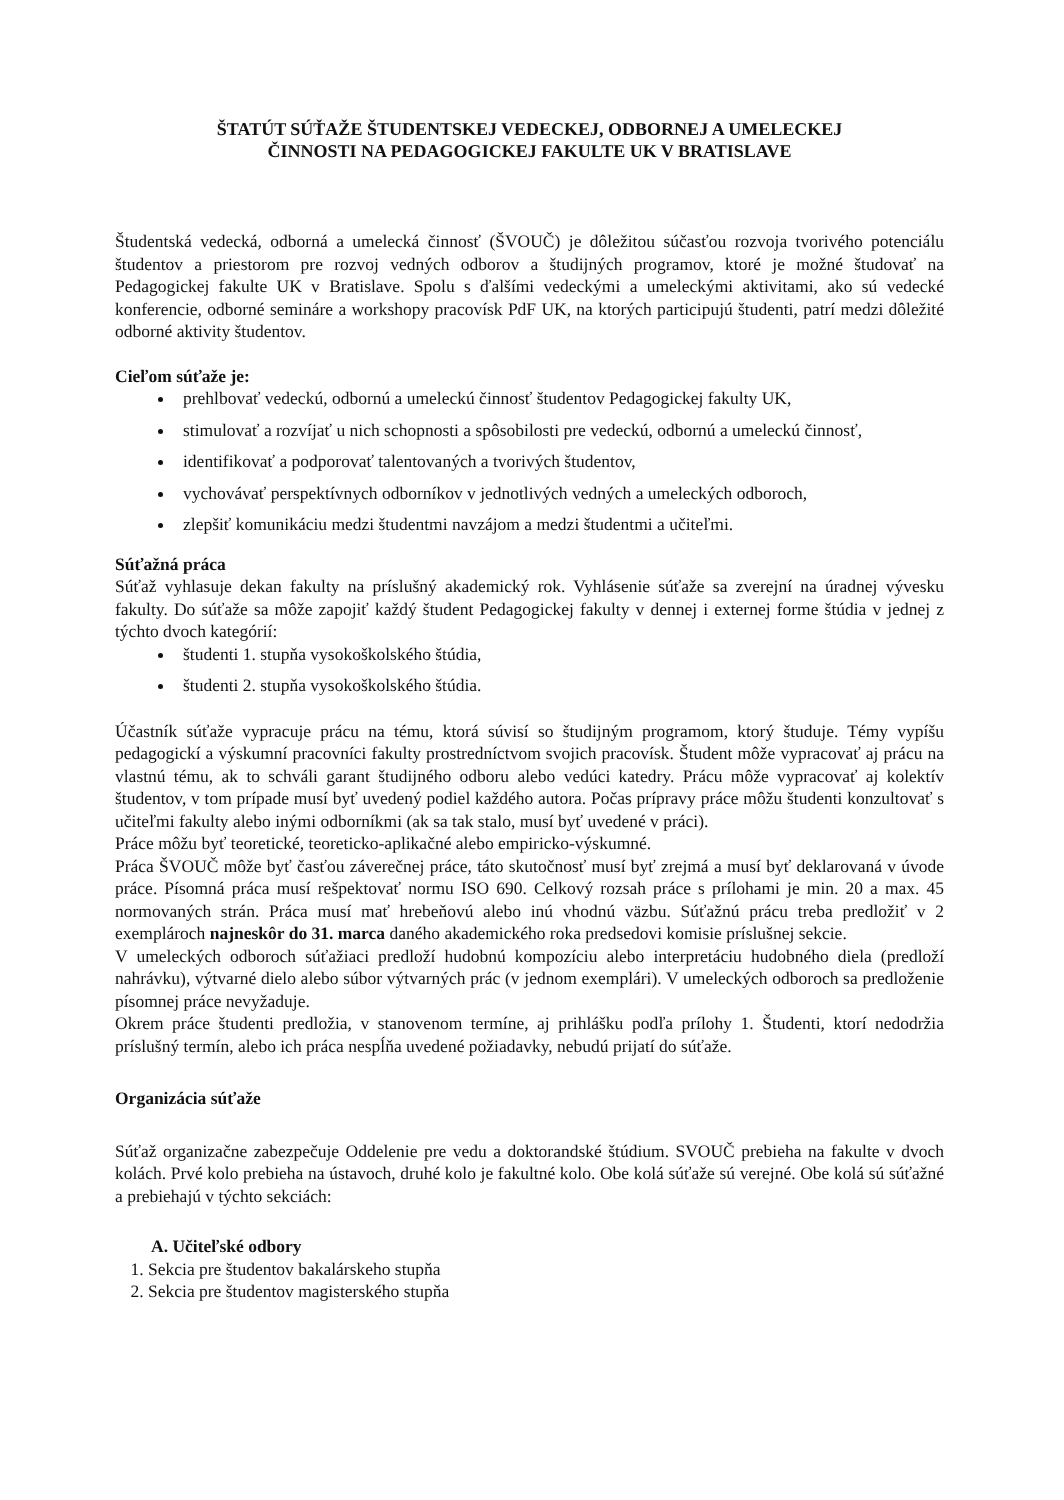ŠTATÚT SÚŤAŽE ŠTUDENTSKEJ VEDECKEJ, ODBORNEJ A UMELECKEJ
ČINNOSTI NA PEDAGOGICKEJ FAKULTE UK V BRATISLAVE
Študentská vedecká, odborná a umelecká činnosť (ŠVOUČ) je dôležitou súčasťou rozvoja tvorivého potenciálu študentov a priestorom pre rozvoj vedných odborov a študijných programov, ktoré je možné študovať na Pedagogickej fakulte UK v Bratislave. Spolu s ďalšími vedeckými a umeleckými aktivitami, ako sú vedecké konferencie, odborné semináre a workshopy pracovísk PdF UK, na ktorých participujú študenti, patrí medzi dôležité odborné aktivity študentov.
Cieľom súťaže je:
prehlbovať vedeckú, odbornú a umeleckú činnosť študentov Pedagogickej fakulty UK,
stimulovať a rozvíjať u nich schopnosti a spôsobilosti pre vedeckú, odbornú a umeleckú činnosť,
identifikovať a podporovať talentovaných a tvorivých študentov,
vychovávať perspektívnych odborníkov v jednotlivých vedných a umeleckých odboroch,
zlepšiť komunikáciu medzi študentmi navzájom a medzi študentmi a učiteľmi.
Súťažná práca
Súťaž vyhlasuje dekan fakulty na príslušný akademický rok. Vyhlásenie súťaže sa zverejní na úradnej vývesku fakulty. Do súťaže sa môže zapojiť každý študent Pedagogickej fakulty v dennej i externej forme štúdia v jednej z týchto dvoch kategórií:
študenti 1. stupňa vysokoškolského štúdia,
študenti 2. stupňa vysokoškolského štúdia.
Účastník súťaže vypracuje prácu na tému, ktorá súvisí so študijným programom, ktorý študuje. Témy vypíšu pedagogickí a výskumní pracovníci fakulty prostredníctvom svojich pracovísk. Študent môže vypracovať aj prácu na vlastnú tému, ak to schváli garant študijného odboru alebo vedúci katedry. Prácu môže vypracovať aj kolektív študentov, v tom prípade musí byť uvedený podiel každého autora. Počas prípravy práce môžu študenti konzultovať s učiteľmi fakulty alebo inými odborníkmi (ak sa tak stalo, musí byť uvedené v práci).
Práce môžu byť teoretické, teoreticko-aplikačné alebo empiricko-výskumné.
Práca ŠVOUČ môže byť časťou záverečnej práce, táto skutočnosť musí byť zrejmá a musí byť deklarovaná v úvode práce. Písomná práca musí rešpektovať normu ISO 690. Celkový rozsah práce s prílohami je min. 20 a max. 45 normovaných strán. Práca musí mať hrebeňovú alebo inú vhodnú väzbu. Súťažnú prácu treba predložiť v 2 exemplároch najneskôr do 31. marca daného akademického roka predsedovi komisie príslušnej sekcie.
V umeleckých odboroch súťažiaci predloží hudobnú kompozíciu alebo interpretáciu hudobného diela (predloží nahrávku), výtvarné dielo alebo súbor výtvarných prác (v jednom exemplári). V umeleckých odboroch sa predloženie písomnej práce nevyžaduje.
Okrem práce študenti predložia, v stanovenom termíne, aj prihlášku podľa prílohy 1. Študenti, ktorí nedodržia príslušný termín, alebo ich práca nespĺňa uvedené požiadavky, nebudú prijatí do súťaže.
Organizácia súťaže
Súťaž organizačne zabezpečuje Oddelenie pre vedu a doktorandské štúdium. SVOUČ prebieha na fakulte v dvoch kolách. Prvé kolo prebieha na ústavoch, druhé kolo je fakultné kolo. Obe kolá súťaže sú verejné. Obe kolá sú súťažné a prebiehajú v týchto sekciách:
A. Učiteľské odbory
1. Sekcia pre študentov bakalárskeho stupňa
2. Sekcia pre študentov magisterského stupňa